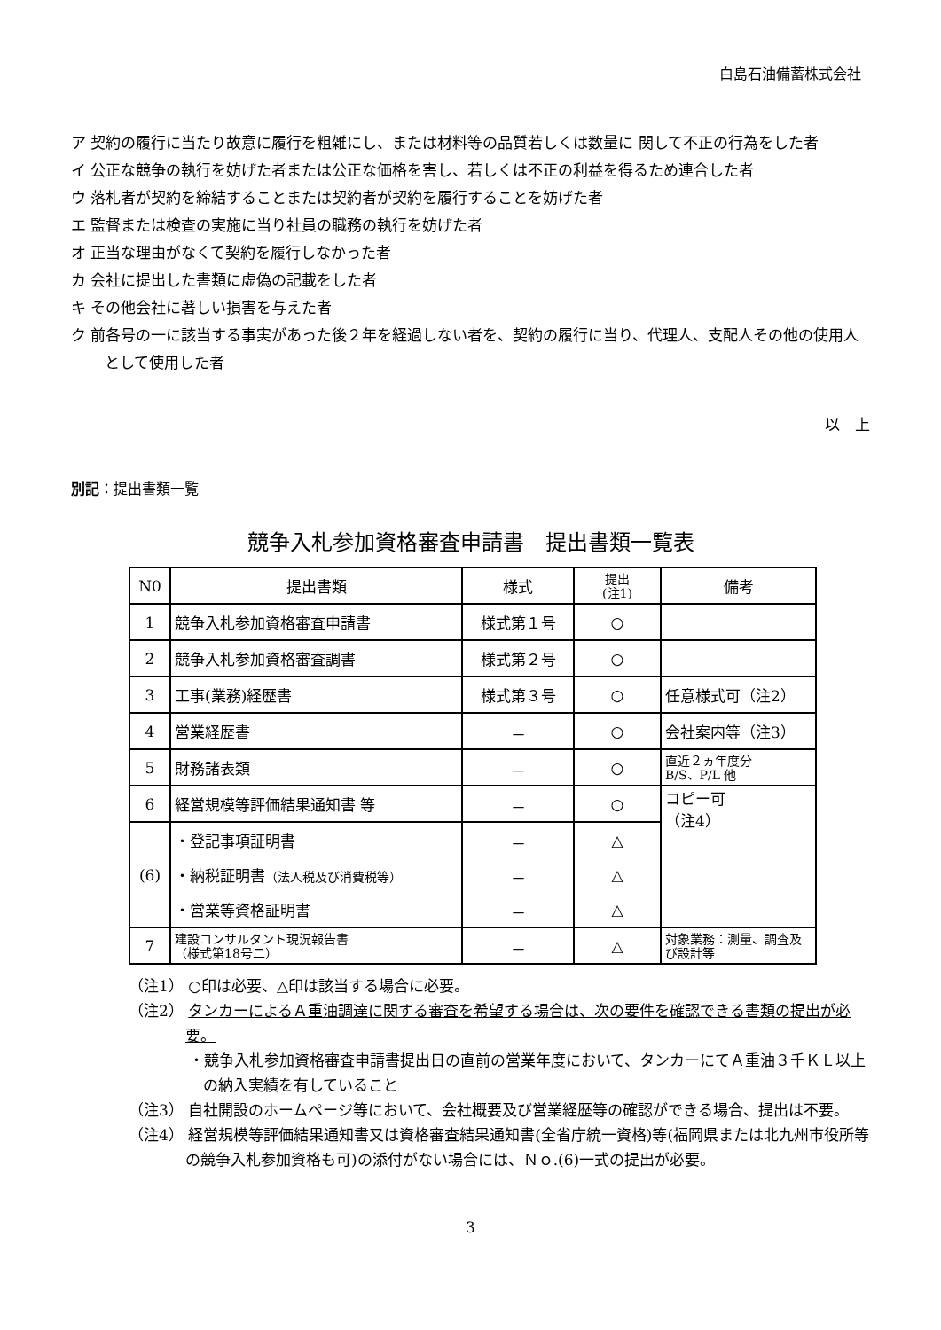白島石油備蓄株式会社
ア 契約の履行に当たり故意に履行を粗雑にし、または材料等の品質若しくは数量に 関して不正の行為をした者
イ 公正な競争の執行を妨げた者または公正な価格を害し、若しくは不正の利益を得るため連合した者
ウ 落札者が契約を締結することまたは契約者が契約を履行することを妨げた者
エ 監督または検査の実施に当り社員の職務の執行を妨げた者
オ 正当な理由がなくて契約を履行しなかった者
カ 会社に提出した書類に虚偽の記載をした者
キ その他会社に著しい損害を与えた者
ク 前各号の一に該当する事実があった後２年を経過しない者を、契約の履行に当り、代理人、支配人その他の使用人として使用した者
以　上
別記：提出書類一覧
競争入札参加資格審査申請書　提出書類一覧表
| N0 | 提出書類 | 様式 | 提出 (注1) | 備考 |
| --- | --- | --- | --- | --- |
| 1 | 競争入札参加資格審査申請書 | 様式第１号 | ○ | |
| 2 | 競争入札参加資格審査調書 | 様式第２号 | ○ | |
| 3 | 工事(業務)経歴書 | 様式第３号 | ○ | 任意様式可（注2） |
| 4 | 営業経歴書 | － | ○ | 会社案内等（注3） |
| 5 | 財務諸表類 | － | ○ | 直近２ヵ年度分 B/S、P/L 他 |
| 6 | 経営規模等評価結果通知書 等 | － | ○ | コピー可 （注4） |
| (6) | ・登記事項証明書 | － | △ | |
| | ・納税証明書 （法人税及び消費税等） | － | △ | |
| | ・営業等資格証明書 | － | △ | |
| 7 | 建設コンサルタント現況報告書 （様式第18号二） | － | △ | 対象業務：測量、調査及び設計等 |
（注1） ○印は必要、△印は該当する場合に必要。
（注2） タンカーによるＡ重油調達に関する審査を希望する場合は、次の要件を確認できる書類の提出が必要。
・競争入札参加資格審査申請書提出日の直前の営業年度において、タンカーにてＡ重油３千ＫＬ以上の納入実績を有していること
（注3） 自社開設のホームページ等において、会社概要及び営業経歴等の確認ができる場合、提出は不要。
（注4） 経営規模等評価結果通知書又は資格審査結果通知書(全省庁統一資格)等(福岡県または北九州市役所等の競争入札参加資格も可)の添付がない場合には、Ｎｏ.(6)一式の提出が必要。
3